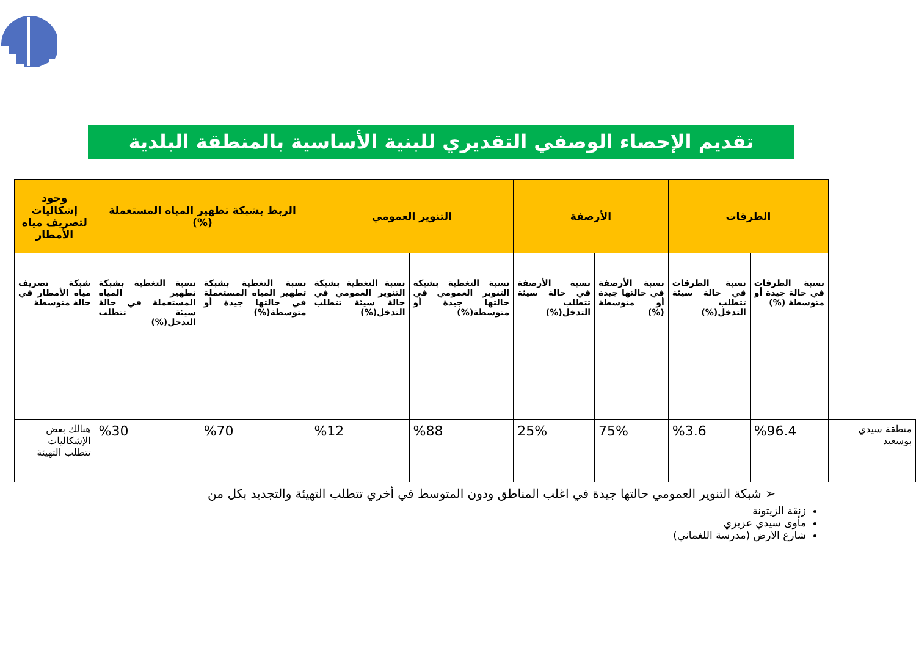تقديم الإحصاء الوصفي التقديري للبنية الأساسية بالمنطقة البلدية
| | الطرقات | | الأرصفة | | التنوير العمومي | | الربط بشبكة تطهير المياه المستعملة (%) | | وجود إشكاليات لتصريف مياه الأمطار |
| | نسبة الطرقات في حالة جيدة أو متوسطة (%) | نسبة الطرقات في حالة سيئة تتطلب التدخل(%) | نسبة الأرصفة في حالتها جيدة أو متوسطة (%) | نسبة الأرصفة في حالة سيئة تتطلب التدخل(%) | نسبة التغطية بشبكة التنوير العمومي في حالتها جيدة أو متوسطة(%) | نسبة التغطية بشبكة التنوير العمومي في حالة سيئة تتطلب التدخل(%) | نسبة التغطية بشبكة تطهير المياه المستعملة في حالتها جيدة أو متوسطة(%) | نسبة التغطية بشبكة تطهير المياه المستعملة في حالة سيئة تتطلب التدخل(%) | شبكة تصريف مياه الأمطار في حالة متوسطة |
| منطقة سيدي بوسعيد | %96.4 | %3.6 | 75% | 25% | %88 | %12 | %70 | %30 | هنالك بعض الإشكاليات تتطلب التهيئة |
➢ شبكة التنوير العمومي حالتها جيدة في اغلب المناطق ودون المتوسط في أخري تتطلب التهيئة والتجديد بكل من
زنقة الزيتونة
مأوى سيدي عزيزي
شارع الارض (مدرسة اللغماني)